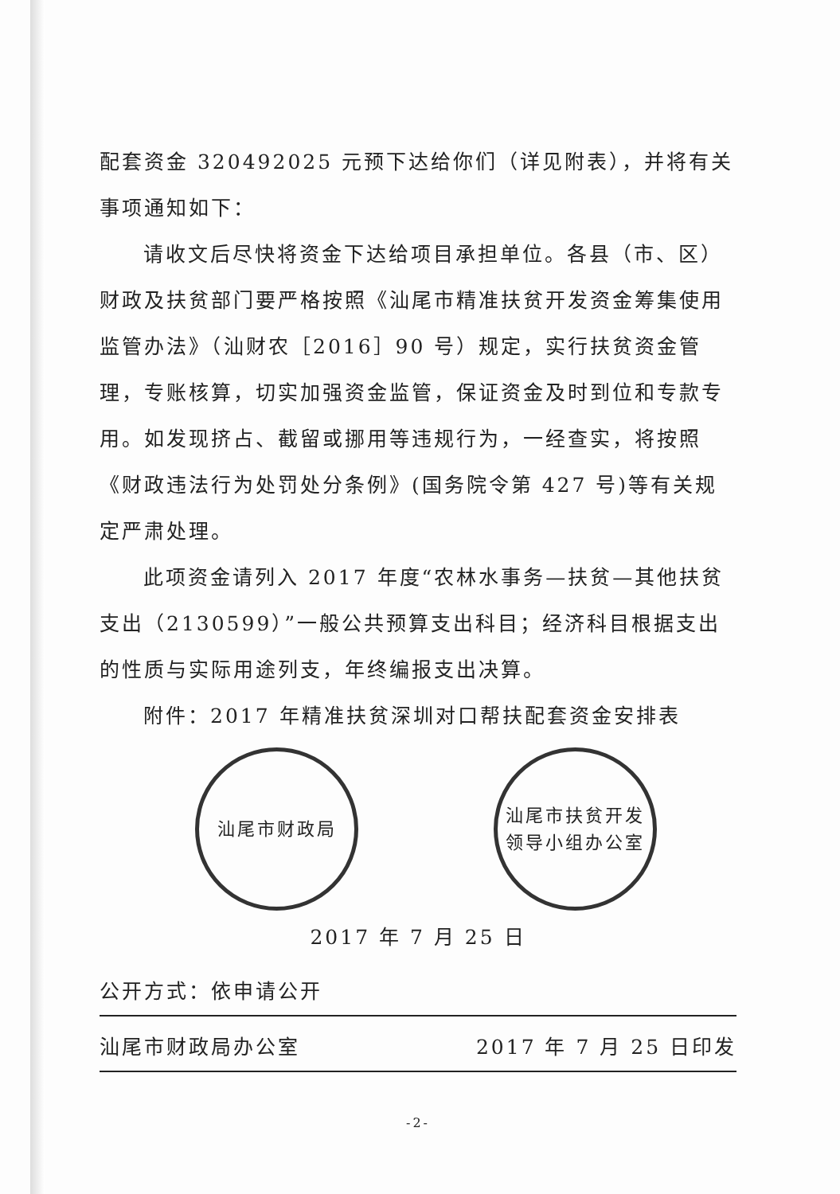配套资金 320492025 元预下达给你们（详见附表），并将有关事项通知如下：
请收文后尽快将资金下达给项目承担单位。各县（市、区）财政及扶贫部门要严格按照《汕尾市精准扶贫开发资金筹集使用监管办法》（汕财农［2016］90 号）规定，实行扶贫资金管理，专账核算，切实加强资金监管，保证资金及时到位和专款专用。如发现挤占、截留或挪用等违规行为，一经查实，将按照《财政违法行为处罚处分条例》(国务院令第 427 号)等有关规定严肃处理。
此项资金请列入 2017 年度“农林水事务—扶贫—其他扶贫支出（2130599）”一般公共预算支出科目；经济科目根据支出的性质与实际用途列支，年终编报支出决算。
附件：2017 年精准扶贫深圳对口帮扶配套资金安排表
汕尾市财政局 汕尾市扶贫开发
领导小组办公室
2017 年 7 月 25 日
公开方式：依申请公开
汕尾市财政局办公室 2017 年 7 月 25 日印发
-2-